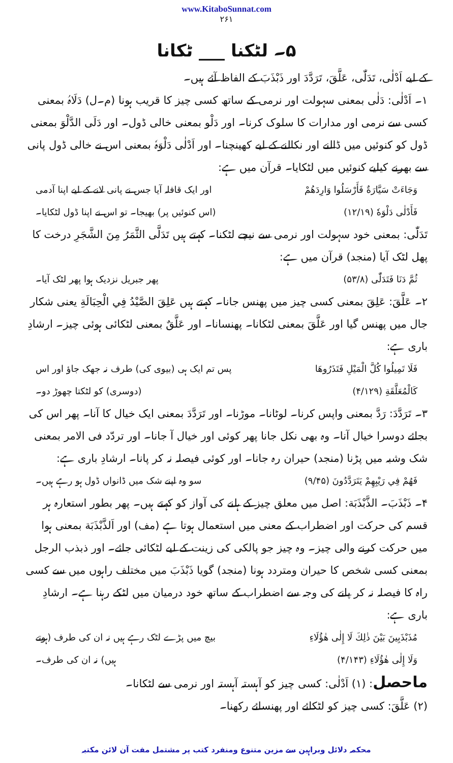www.KitaboSunnat.com
۲۶۱
۵۔ لٹکنا ___ ٹکانا
کے لیے اَدْلٰی، تَدَلّٰی، عَلَّقَ، تَرَدَّدَ اور ذَبْذَبَ کے الفاظ آئے ہیں۔
۱۔ اَدْلٰی: دَلٰی بمعنی سہولت اور نرمی کے ساتھ کسی چیز کا قریب ہونا (م۔ل) دَلَاہُ بمعنی کسی سے نرمی اور مدارات کا سلوک کرنا۔ اور دَلْو بمعنی خالی ڈول۔ اور دَلَی الدَّلْوَ بمعنی ڈول کو کنوئیں میں ڈالنے اور نکالنے کے لیے کھینچنا۔ اور اَدْلٰی دَلْوَہٗ بمعنی اس نے خالی ڈول پانی سے بھرنے کیلیے کنوئیں میں لٹکایا۔ قرآن میں ہے:
وَجَاءَتْ سَيَّارَةٌ فَأَرْسَلُوا وَارِدَهُمْ اور ایک قافلہ آیا جس نے پانی لانے کے لیے اپنا آدمی
فَأَدْلٰى دَلْوَهٗ (۱۲/۱۹) (اس کنوئیں پر) بھیجا۔ تو اس نے اپنا ڈول لٹکایا۔
تَدَلّٰی: بمعنی خود سہولت اور نرمی سے نیچے لٹکنا۔ کہتے ہیں تَدَلَّی الثَّمَرُ مِنَ الشَّجَرِ درخت کا پھل لٹک آیا (منجد) قرآن میں ہے:
ثُمَّ دَنَا فَتَدَلّٰى (۵۳/۸) پھر جبریل نزدیک ہوا پھر لٹک آیا۔
۲۔ عَلَّقَ: عَلِقَ بمعنی کسی چیز میں پھنس جانا۔ کہتے ہیں عَلِقَ الصَّيْدُ فِي الْحِبَالَةِ یعنی شکار جال میں پھنس گیا اور عَلَّقَ بمعنی لٹکانا۔ پھنسانا۔ اور عَلَّقٌ بمعنی لٹکائی ہوئی چیز۔ ارشادِ باری ہے:
فَلَا تَمِيلُوا كُلَّ الْمَيْلِ فَتَذَرُوهَا پس تم ایک ہی (بیوی کی) طرف نہ جھک جاؤ اور اس
كَالْمُعَلَّقَةِ (۴/۱۲۹) (دوسری) کو لٹکتا چھوڑ دو۔
۳۔ تَرَدَّدَ: رَدَّ بمعنی واپس کرنا۔ لوٹانا۔ موڑنا۔ اور تَرَدَّدَ بمعنی ایک خیال کا آنا۔ پھر اس کی بجائے دوسرا خیال آنا۔ وہ بھی نکل جانا پھر کوئی اور خیال آ جانا۔ اور تردّد فی الامر بمعنی شک وشبہ میں پڑنا (منجد) حیران رہ جانا۔ اور کوئی فیصلہ نہ کر پانا۔ ارشادِ باری ہے:
فَهُمْ فِي رَيْبِهِمْ يَتَرَدَّدُونَ (۹/۴۵) سو وہ اپنے شک میں ڈانواں ڈول ہو رہے ہیں۔
۴۔ ذَبْذَبَ۔ الذَّبْذَبَة: اصل میں معلق چیز کے ہلنے کی آواز کو کہتے ہیں۔ پھر بطور استعارہ ہر قسم کی حرکت اور اضطراب کے معنی میں استعمال ہوتا ہے (مف) اور اَلذَّبْذَبَة بمعنی ہوا میں حرکت کرنے والی چیز۔ وہ چیز جو پالکی کی زینت کے لیے لٹکائی جائے۔ اور ذبذب الرجل بمعنی کسی شخص کا حیران ومتردد ہونا (منجد) گویا ذَبْذَبَ میں مختلف راہوں میں سے کسی راہ کا فیصلہ نہ کر پانے کی وجہ سے اضطراب کے ساتھ خود درمیان میں لٹکے رہنا ہے۔ ارشادِ باری ہے:
مُذَبْذَبِينَ بَيْنَ ذٰلِكَ لَا إِلٰى هٰؤُلَاءِ بیچ میں پڑے لٹک رہے ہیں نہ ان کی طرف (ہوتے
وَلَا إِلٰى هٰؤُلَاءِ (۴/۱۴۳) ہیں) نہ ان کی طرف۔
ماحصل: (۱) اَدْلٰی: کسی چیز کو آہستہ آہستہ اور نرمی سے لٹکانا۔
(۲) عَلَّقَ: کسی چیز کو لٹکائے اور پھنسائے رکھنا۔
محکمہ دلائل وبراہین سے مزین متنوع ومنفرد کتب پر مشتمل مفت آن لائن مکتبہ